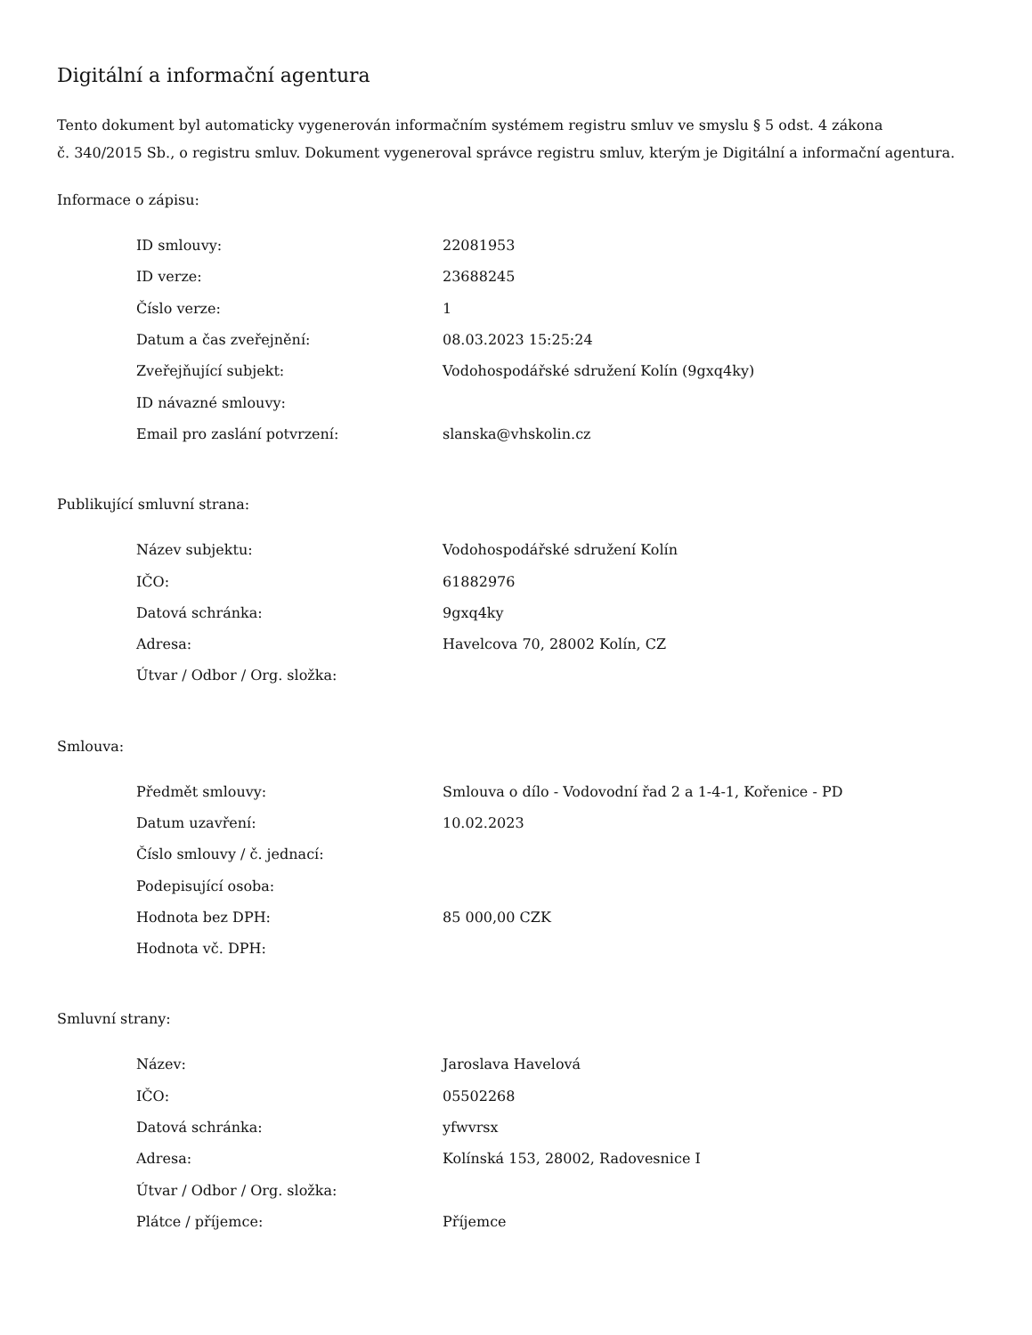Digitální a informační agentura
Tento dokument byl automaticky vygenerován informačním systémem registru smluv ve smyslu § 5 odst. 4 zákona
č. 340/2015 Sb., o registru smluv. Dokument vygeneroval správce registru smluv, kterým je Digitální a informační agentura.
Informace o zápisu:
| ID smlouvy: | 22081953 |
| ID verze: | 23688245 |
| Číslo verze: | 1 |
| Datum a čas zveřejnění: | 08.03.2023 15:25:24 |
| Zveřejňující subjekt: | Vodohospodářské sdružení Kolín (9gxq4ky) |
| ID návazné smlouvy: | |
| Email pro zaslání potvrzení: | slanska@vhskolin.cz |
Publikující smluvní strana:
| Název subjektu: | Vodohospodářské sdružení Kolín |
| IČO: | 61882976 |
| Datová schránka: | 9gxq4ky |
| Adresa: | Havelcova 70, 28002 Kolín, CZ |
| Útvar / Odbor / Org. složka: | |
Smlouva:
| Předmět smlouvy: | Smlouva o dílo - Vodovodní řad 2 a 1-4-1, Kořenice - PD |
| Datum uzavření: | 10.02.2023 |
| Číslo smlouvy / č. jednací: | |
| Podepisující osoba: | |
| Hodnota bez DPH: | 85 000,00 CZK |
| Hodnota vč. DPH: | |
Smluvní strany:
| Název: | Jaroslava Havelová |
| IČO: | 05502268 |
| Datová schránka: | yfwvrsx |
| Adresa: | Kolínská 153, 28002, Radovesnice I |
| Útvar / Odbor / Org. složka: | |
| Plátce / příjemce: | Příjemce |